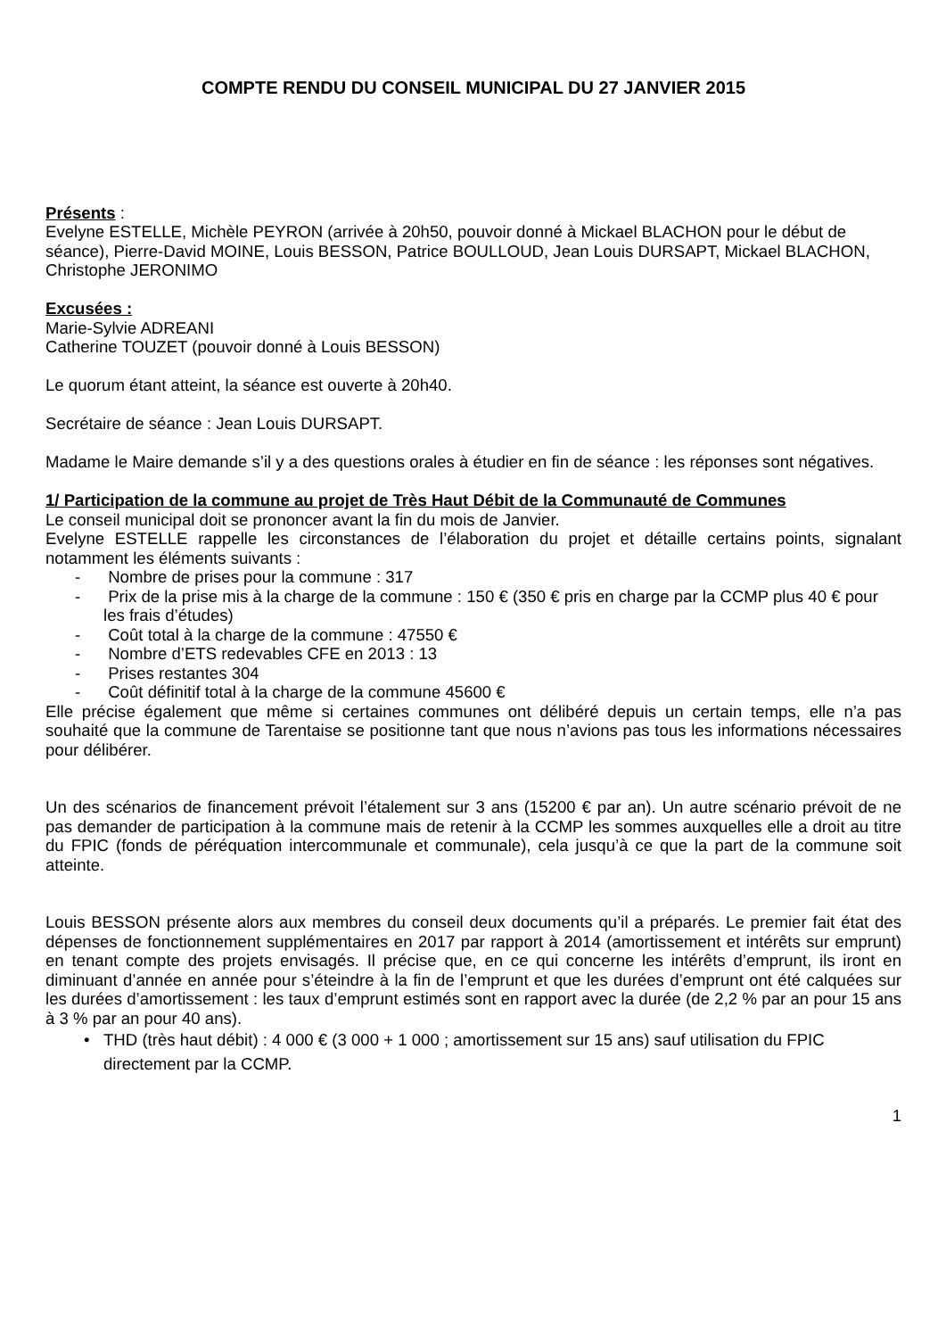COMPTE RENDU DU CONSEIL MUNICIPAL DU 27 JANVIER 2015
Présents :
Evelyne ESTELLE, Michèle PEYRON (arrivée à 20h50, pouvoir donné à Mickael BLACHON pour le début de séance), Pierre-David MOINE, Louis BESSON, Patrice BOULLOUD, Jean Louis DURSAPT, Mickael BLACHON, Christophe JERONIMO
Excusées :
Marie-Sylvie ADREANI
Catherine TOUZET (pouvoir donné à Louis BESSON)
Le quorum étant atteint, la séance est ouverte à 20h40.
Secrétaire de séance : Jean Louis DURSAPT.
Madame le Maire demande s’il y a des questions orales à étudier en fin de séance : les réponses sont négatives.
1/ Participation de la commune au projet de Très Haut Débit de la Communauté de Communes
Le conseil municipal doit se prononcer avant la fin du mois de Janvier.
Evelyne ESTELLE rappelle les circonstances de l’élaboration du projet et détaille certains points, signalant notamment les éléments suivants :
- Nombre de prises pour la commune : 317
- Prix de la prise mis à la charge de la commune : 150 € (350 € pris en charge par la CCMP plus 40 € pour les frais d’études)
- Coût total à la charge de la commune : 47550 €
- Nombre d’ETS redevables CFE en 2013 : 13
- Prises restantes 304
- Coût définitif total à la charge de la commune 45600 €
Elle précise également que même si certaines communes ont délibéré depuis un certain temps, elle n’a pas souhaité que la commune de Tarentaise se positionne tant que nous n’avions pas tous les informations nécessaires pour délibérer.
Un des scénarios de financement prévoit l’étalement sur 3 ans (15200 € par an). Un autre scénario prévoit de ne pas demander de participation à la commune mais de retenir à la CCMP les sommes auxquelles elle a droit au titre du FPIC (fonds de péréquation intercommunale et communale), cela jusqu’à ce que la part de la commune soit atteinte.
Louis BESSON présente alors aux membres du conseil deux documents qu’il a préparés. Le premier fait état des dépenses de fonctionnement supplémentaires en 2017 par rapport à 2014 (amortissement et intérêts sur emprunt) en tenant compte des projets envisagés. Il précise que, en ce qui concerne les intérêts d’emprunt, ils iront en diminuant d’année en année pour s’éteindre à la fin de l’emprunt et que les durées d’emprunt ont été calquées sur les durées d’amortissement : les taux d’emprunt estimés sont en rapport avec la durée (de 2,2 % par an pour 15 ans à 3 % par an pour 40 ans).
• THD (très haut débit) : 4 000 € (3 000 + 1 000 ; amortissement sur 15 ans) sauf utilisation du FPIC directement par la CCMP.
1